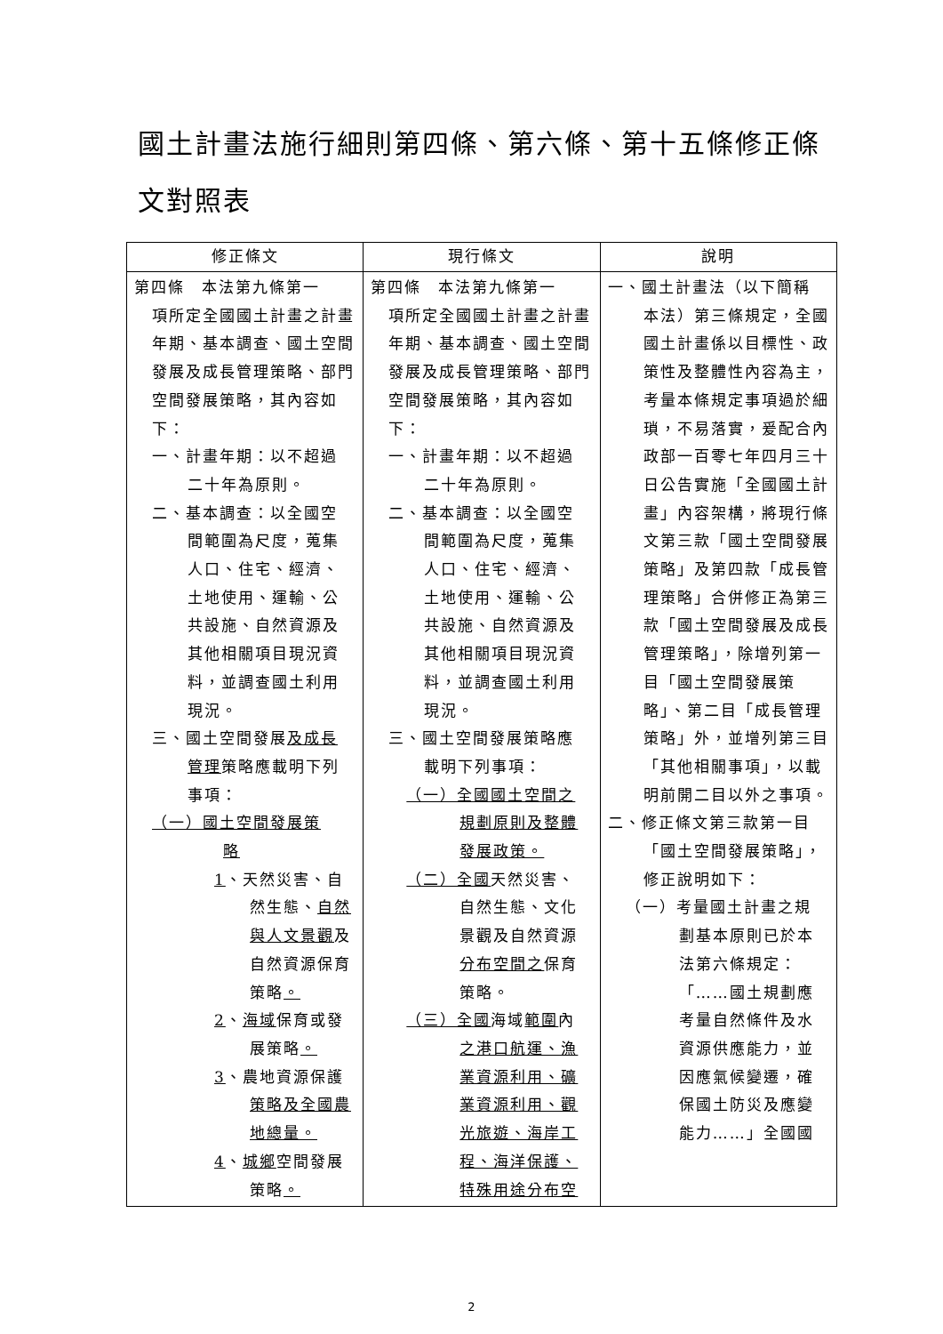國土計畫法施行細則第四條、第六條、第十五條修正條文對照表
| 修正條文 | 現行條文 | 說明 |
| --- | --- | --- |
| 第四條 本法第九條第一 項所定全國國土計畫之計畫年期、基本調查、國土空間發展及成長管理策略、部門空間發展策略，其內容如下： 一、計畫年期：以不超過 二十年為原則。 二、基本調查：以全國空 間範圍為尺度，蒐集人口、住宅、經濟、土地使用、運輸、公共設施、自然資源及其他相關項目現況資料，並調查國土利用現況。 三、國土空間發展 及成長 管理 策略應載明下列事項： （一）國土空間發展策 略 1 、天然災害、自 然生態、 自然與人文景觀 及自然資源保育策略 。 2 、 海域 保育或發 展策略 。 3 、農地資源保護 策略及全國農地總量。 4 、 城鄉 空間發展 策略 。 | 第四條 本法第九條第一 項所定全國國土計畫之計畫年期、基本調查、國土空間發展及成長管理策略、部門空間發展策略，其內容如下： 一、計畫年期：以不超過 二十年為原則。 二、基本調查：以全國空 間範圍為尺度，蒐集人口、住宅、經濟、土地使用、運輸、公共設施、自然資源及其他相關項目現況資料，並調查國土利用現況。 三、國土空間發展策略應 載明下列事項： （一）全國國土空間之 規劃原則及整體發展政策。 （二）全國 天然災害、 自然生態、文化景觀及自然資源 分布空間之 保育策略。 （三）全國 海域 範圍 內 之港口航運、漁業資源利用、礦業資源利用、觀光旅遊、海岸工程、海洋保護、特殊用途分布空 | 一、國土計畫法（以下簡稱 本法）第三條規定，全國國土計畫係以目標性、政策性及整體性內容為主，考量本條規定事項過於細瑣，不易落實，爰配合內政部一百零七年四月三十日公告實施「全國國土計畫」內容架構，將現行條文第三款「國土空間發展策略」及第四款「成長管理策略」合併修正為第三款「國土空間發展及成長管理策略」，除增列第一目「國土空間發展策略」、第二目「成長管理策略」外，並增列第三目「其他相關事項」，以載明前開二目以外之事項。 二、修正條文第三款第一目 「國土空間發展策略」，修正說明如下： （一）考量國土計畫之規 劃基本原則已於本法第六條規定：「……國土規劃應考量自然條件及水資源供應能力，並因應氣候變遷，確保國土防災及應變能力……」全國國 |
2